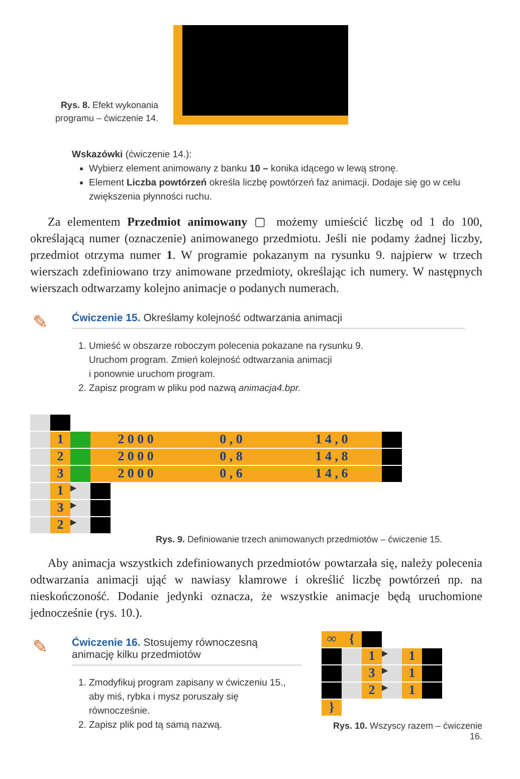Rys. 8. Efekt wykonania programu – ćwiczenie 14.
Wskazówki (ćwiczenie 14.):
Wybierz element animowany z banku 10 – konika idącego w lewą stronę.
Element Liczba powtórzeń określa liczbę powtórzeń faz animacji. Dodaje się go w celu zwiększenia płynności ruchu.
Za elementem Przedmiot animowany ▢ możemy umieścić liczbę od 1 do 100, określającą numer (oznaczenie) animowanego przedmiotu. Jeśli nie podamy żadnej liczby, przedmiot otrzyma numer 1. W programie pokazanym na rysunku 9. najpierw w trzech wierszach zdefiniowano trzy animowane przedmioty, określając ich numery. W następnych wierszach odtwarzamy kolejno animacje o podanych numerach.
✎
Ćwiczenie 15. Określamy kolejność odtwarzania animacji
1. Umieść w obszarze roboczym polecenia pokazane na rysunku 9.
Uruchom program. Zmień kolejność odtwarzania animacji
i ponownie uruchom program.
2. Zapisz program w pliku pod nazwą animacja4.bpr.
1 2 0 0 0 0 , 0 1 4 , 0
2 2 0 0 0 0 , 8 1 4 , 8
3 2 0 0 0 0 , 6 1 4 , 6
1
▶
3
▶
2
▶
Rys. 9. Definiowanie trzech animowanych przedmiotów – ćwiczenie 15.
Aby animacja wszystkich zdefiniowanych przedmiotów powtarzała się, należy polecenia odtwarzania animacji ująć w nawiasy klamrowe i określić liczbę powtórzeń np. na nieskończoność. Dodanie jedynki oznacza, że wszystkie animacje będą uruchomione jednocześnie (rys. 10.).
✎
Ćwiczenie 16. Stosujemy równoczesną animację kilku przedmiotów
1. Zmodyfikuj program zapisany w ćwiczeniu 15., aby miś, rybka i mysz poruszały się równocześnie.
2. Zapisz plik pod tą samą nazwą.
∞ {
1
▶
1
3
▶
1
2
▶
1
}
Rys. 10. Wszyscy razem – ćwiczenie 16.